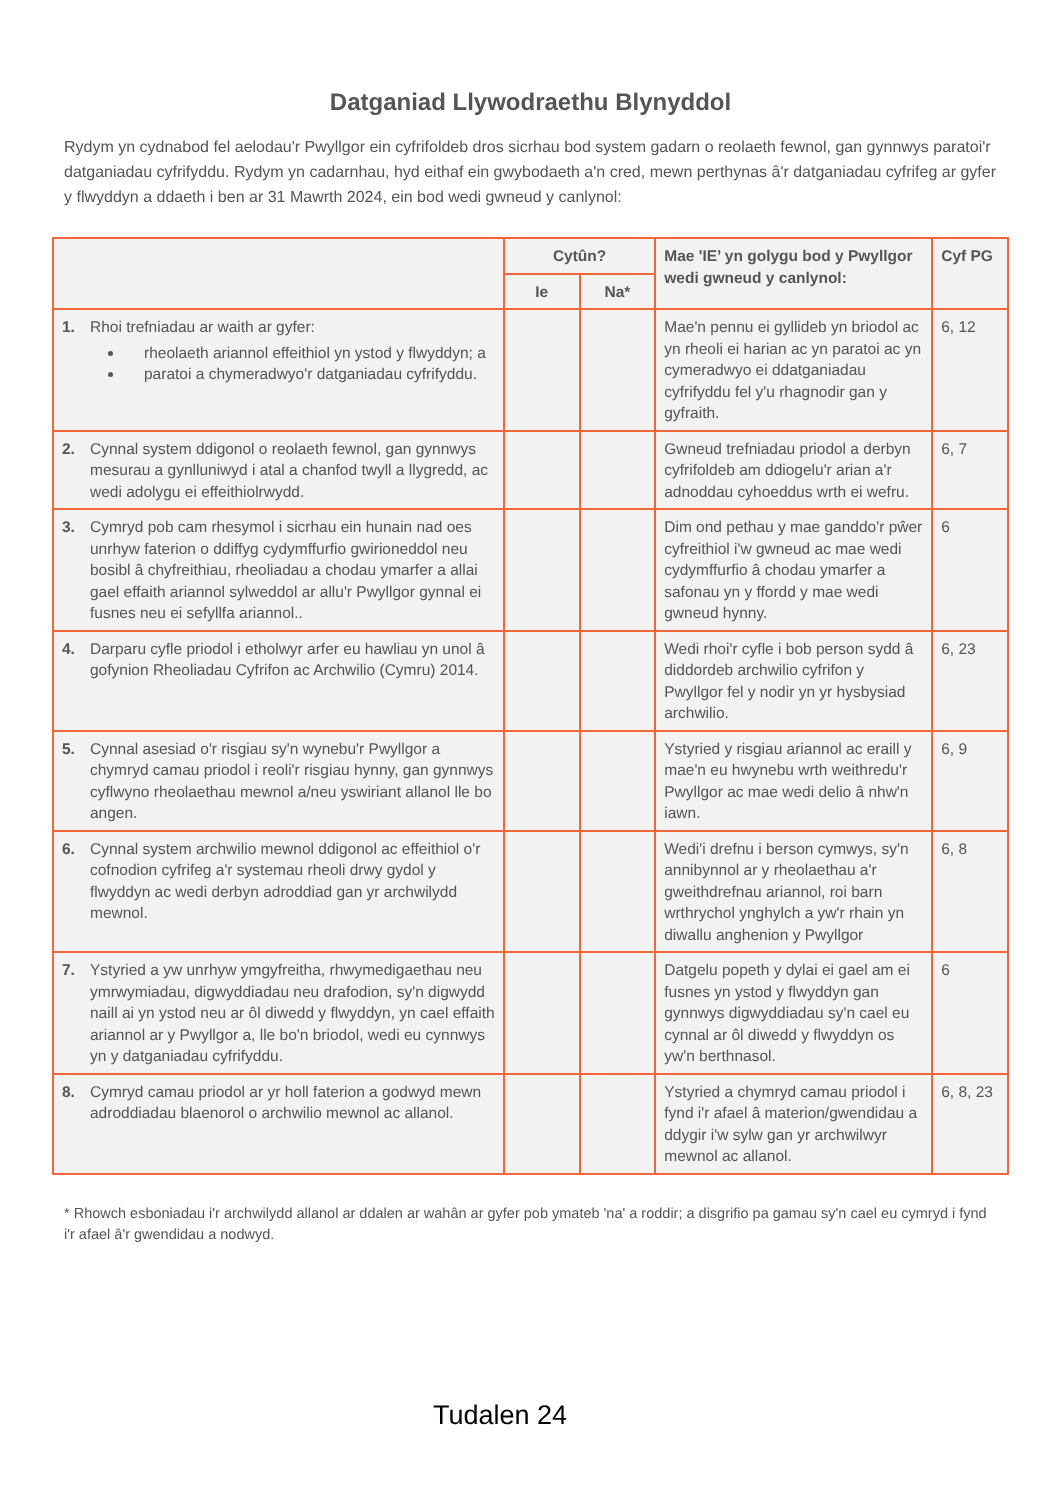Datganiad Llywodraethu Blynyddol
Rydym yn cydnabod fel aelodau'r Pwyllgor ein cyfrifoldeb dros sicrhau bod system gadarn o reolaeth fewnol, gan gynnwys paratoi'r datganiadau cyfrifyddu. Rydym yn cadarnhau, hyd eithaf ein gwybodaeth a'n cred, mewn perthynas â'r datganiadau cyfrifeg ar gyfer y flwyddyn a ddaeth i ben ar 31 Mawrth 2024, ein bod wedi gwneud y canlynol:
| | Cytûn? | | Mae 'IE’ yn golygu bod y Pwyllgor wedi gwneud y canlynol: | Cyf PG |
| --- | --- | --- | --- | --- |
| | Ie | Na* | | |
| 1. Rhoi trefniadau ar waith ar gyfer: rheolaeth ariannol effeithiol yn ystod y flwyddyn; a paratoi a chymeradwyo'r datganiadau cyfrifyddu. | | | Mae'n pennu ei gyllideb yn briodol ac yn rheoli ei harian ac yn paratoi ac yn cymeradwyo ei ddatganiadau cyfrifyddu fel y'u rhagnodir gan y gyfraith. | 6, 12 |
| 2. Cynnal system ddigonol o reolaeth fewnol, gan gynnwys mesurau a gynlluniwyd i atal a chanfod twyll a llygredd, ac wedi adolygu ei effeithiolrwydd. | | | Gwneud trefniadau priodol a derbyn cyfrifoldeb am ddiogelu'r arian a'r adnoddau cyhoeddus wrth ei wefru. | 6, 7 |
| 3. Cymryd pob cam rhesymol i sicrhau ein hunain nad oes unrhyw faterion o ddiffyg cydymffurfio gwirioneddol neu bosibl â chyfreithiau, rheoliadau a chodau ymarfer a allai gael effaith ariannol sylweddol ar allu'r Pwyllgor gynnal ei fusnes neu ei sefyllfa ariannol.. | | | Dim ond pethau y mae ganddo'r pŵer cyfreithiol i'w gwneud ac mae wedi cydymffurfio â chodau ymarfer a safonau yn y ffordd y mae wedi gwneud hynny. | 6 |
| 4. Darparu cyfle priodol i etholwyr arfer eu hawliau yn unol â gofynion Rheoliadau Cyfrifon ac Archwilio (Cymru) 2014. | | | Wedi rhoi'r cyfle i bob person sydd â diddordeb archwilio cyfrifon y Pwyllgor fel y nodir yn yr hysbysiad archwilio. | 6, 23 |
| 5. Cynnal asesiad o'r risgiau sy'n wynebu'r Pwyllgor a chymryd camau priodol i reoli'r risgiau hynny, gan gynnwys cyflwyno rheolaethau mewnol a/neu yswiriant allanol lle bo angen. | | | Ystyried y risgiau ariannol ac eraill y mae'n eu hwynebu wrth weithredu'r Pwyllgor ac mae wedi delio â nhw'n iawn. | 6, 9 |
| 6. Cynnal system archwilio mewnol ddigonol ac effeithiol o'r cofnodion cyfrifeg a'r systemau rheoli drwy gydol y flwyddyn ac wedi derbyn adroddiad gan yr archwilydd mewnol. | | | Wedi'i drefnu i berson cymwys, sy'n annibynnol ar y rheolaethau a'r gweithdrefnau ariannol, roi barn wrthrychol ynghylch a yw'r rhain yn diwallu anghenion y Pwyllgor | 6, 8 |
| 7. Ystyried a yw unrhyw ymgyfreitha, rhwymedigaethau neu ymrwymiadau, digwyddiadau neu drafodion, sy'n digwydd naill ai yn ystod neu ar ôl diwedd y flwyddyn, yn cael effaith ariannol ar y Pwyllgor a, lle bo'n briodol, wedi eu cynnwys yn y datganiadau cyfrifyddu. | | | Datgelu popeth y dylai ei gael am ei fusnes yn ystod y flwyddyn gan gynnwys digwyddiadau sy'n cael eu cynnal ar ôl diwedd y flwyddyn os yw'n berthnasol. | 6 |
| 8. Cymryd camau priodol ar yr holl faterion a godwyd mewn adroddiadau blaenorol o archwilio mewnol ac allanol. | | | Ystyried a chymryd camau priodol i fynd i'r afael â materion/gwendidau a ddygir i'w sylw gan yr archwilwyr mewnol ac allanol. | 6, 8, 23 |
* Rhowch esboniadau i'r archwilydd allanol ar ddalen ar wahân ar gyfer pob ymateb 'na' a roddir; a disgrifio pa gamau sy'n cael eu cymryd i fynd i'r afael â'r gwendidau a nodwyd.
Tudalen 24